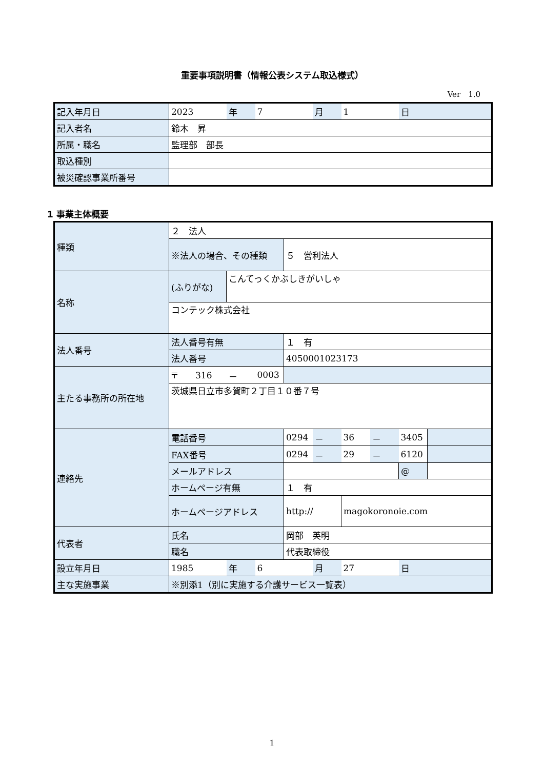重要事項説明書（情報公表システム取込様式）
Ver　1.0
| 記入年月日 | 2023 | 年 | 7 | 月 | 1 | 日 |
| 記入者名 | 鈴木 昇 | | | | | |
| 所属・職名 | 監理部 部長 | | | | | |
| 取込種別 | | | | | | |
| 被災確認事業所番号 | | | | | | |
1 事業主体概要
| 種類 | ２ 法人 | | | | | | | | |
| | ※法人の場合、その種類 | | | ５ 営利法人 | | | | | |
| 名称 | (ふりがな) | こんてっくかぶしきがいしゃ | | | | | | | |
| | コンテック株式会社 | | | | | | | | |
| 法人番号 | 法人番号有無 | | | １ 有 | | | | | |
| | 法人番号 | | | 4050001023173 | | | | | |
| 主たる事務所の所在地 | 〒 316 | － | 0003 | | | | | | |
| | 茨城県日立市多賀町２丁目１０番７号 | | | | | | | | |
| 連絡先 | 電話番号 | | | 0294 | － | 36 | － | 3405 | |
| | FAX番号 | | | 0294 | － | 29 | － | 6120 | |
| | メールアドレス | | | | | | | @ | |
| | ホームページ有無 | | | １ 有 | | | | | |
| | ホームページアドレス | | | http:// | | magokoronoie.com | | | |
| 代表者 | 氏名 | | | 岡部 英明 | | | | | |
| | 職名 | | | 代表取締役 | | | | | |
| 設立年月日 | 1985 | 年 | 6 | | 月 | 27 | | 日 | |
| 主な実施事業 | ※別添1（別に実施する介護サービス一覧表） | | | | | | | | |
1